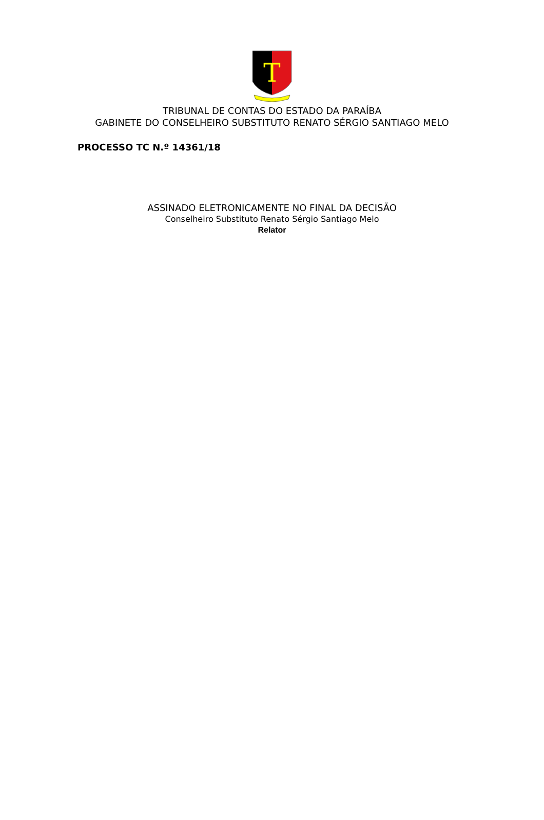T
TRIBUNAL DE CONTAS DO ESTADO DA PARAÍBA
GABINETE DO CONSELHEIRO SUBSTITUTO RENATO SÉRGIO SANTIAGO MELO
PROCESSO TC N.º 14361/18
ASSINADO ELETRONICAMENTE NO FINAL DA DECISÃO
Conselheiro Substituto Renato Sérgio Santiago Melo
Relator